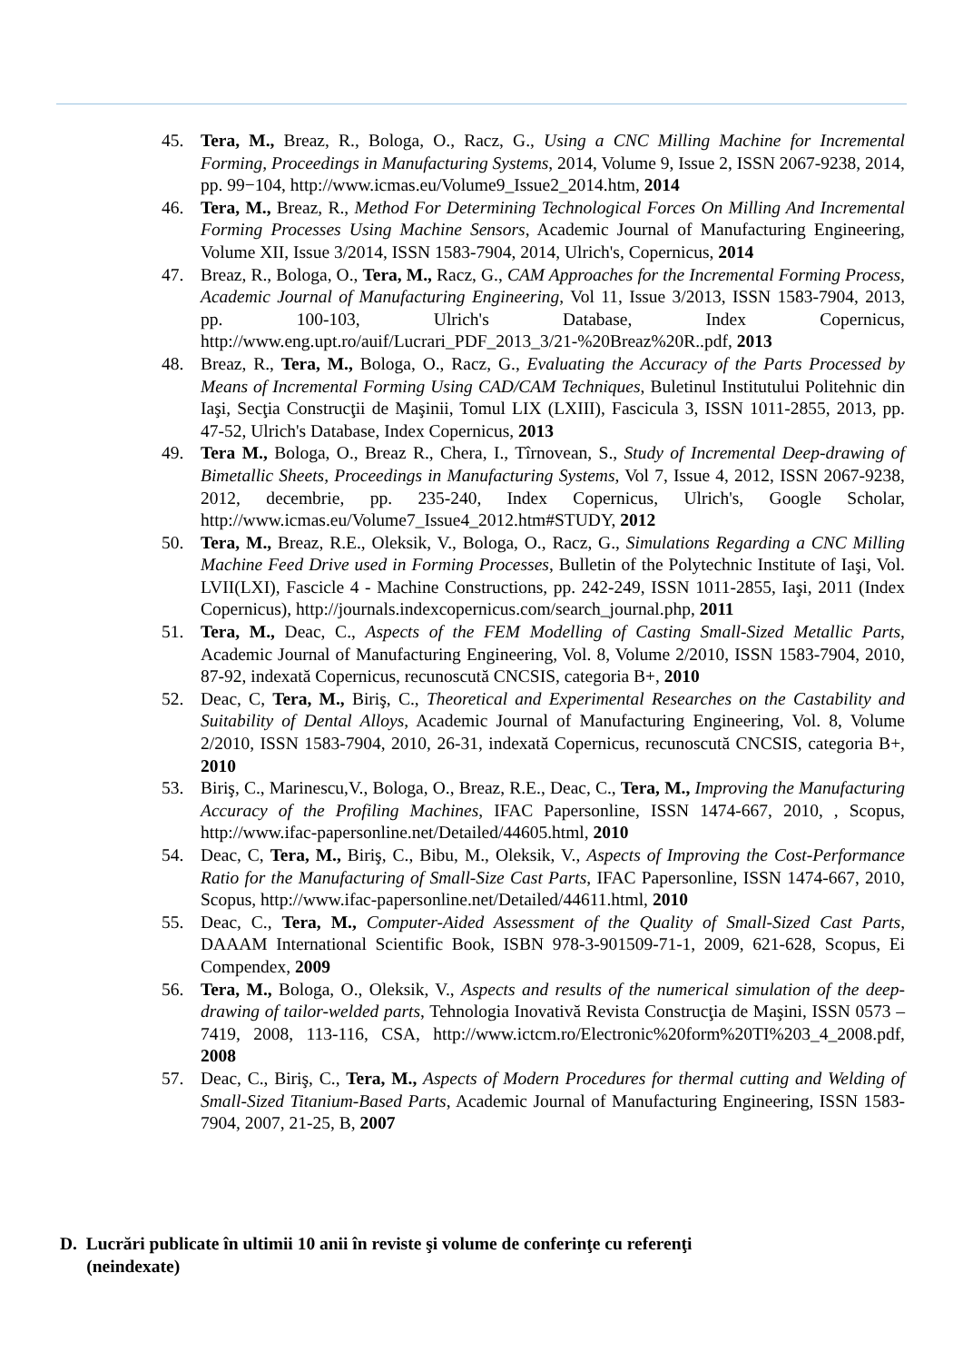45. Tera, M., Breaz, R., Bologa, O., Racz, G., Using a CNC Milling Machine for Incremental Forming, Proceedings in Manufacturing Systems, 2014, Volume 9, Issue 2, ISSN 2067-9238, 2014, pp. 99−104, http://www.icmas.eu/Volume9_Issue2_2014.htm, 2014
46. Tera, M., Breaz, R., Method For Determining Technological Forces On Milling And Incremental Forming Processes Using Machine Sensors, Academic Journal of Manufacturing Engineering, Volume XII, Issue 3/2014, ISSN 1583-7904, 2014, Ulrich's, Copernicus, 2014
47. Breaz, R., Bologa, O., Tera, M., Racz, G., CAM Approaches for the Incremental Forming Process, Academic Journal of Manufacturing Engineering, Vol 11, Issue 3/2013, ISSN 1583-7904, 2013, pp. 100-103, Ulrich's Database, Index Copernicus, http://www.eng.upt.ro/auif/Lucrari_PDF_2013_3/21-%20Breaz%20R..pdf, 2013
48. Breaz, R., Tera, M., Bologa, O., Racz, G., Evaluating the Accuracy of the Parts Processed by Means of Incremental Forming Using CAD/CAM Techniques, Buletinul Institutului Politehnic din Iaşi, Secţia Construcţii de Maşinii, Tomul LIX (LXIII), Fascicula 3, ISSN 1011-2855, 2013, pp. 47-52, Ulrich's Database, Index Copernicus, 2013
49. Tera M., Bologa, O., Breaz R., Chera, I., Tîrnovean, S., Study of Incremental Deep-drawing of Bimetallic Sheets, Proceedings in Manufacturing Systems, Vol 7, Issue 4, 2012, ISSN 2067-9238, 2012, decembrie, pp. 235-240, Index Copernicus, Ulrich's, Google Scholar, http://www.icmas.eu/Volume7_Issue4_2012.htm#STUDY, 2012
50. Tera, M., Breaz, R.E., Oleksik, V., Bologa, O., Racz, G., Simulations Regarding a CNC Milling Machine Feed Drive used in Forming Processes, Bulletin of the Polytechnic Institute of Iaşi, Vol. LVII(LXI), Fascicle 4 - Machine Constructions, pp. 242-249, ISSN 1011-2855, Iaşi, 2011 (Index Copernicus), http://journals.indexcopernicus.com/search_journal.php, 2011
51. Tera, M., Deac, C., Aspects of the FEM Modelling of Casting Small-Sized Metallic Parts, Academic Journal of Manufacturing Engineering, Vol. 8, Volume 2/2010, ISSN 1583-7904, 2010, 87-92, indexată Copernicus, recunoscută CNCSIS, categoria B+, 2010
52. Deac, C, Tera, M., Biriş, C., Theoretical and Experimental Researches on the Castability and Suitability of Dental Alloys, Academic Journal of Manufacturing Engineering, Vol. 8, Volume 2/2010, ISSN 1583-7904, 2010, 26-31, indexată Copernicus, recunoscută CNCSIS, categoria B+, 2010
53. Biriş, C., Marinescu,V., Bologa, O., Breaz, R.E., Deac, C., Tera, M., Improving the Manufacturing Accuracy of the Profiling Machines, IFAC Papersonline, ISSN 1474-667, 2010, , Scopus, http://www.ifac-papersonline.net/Detailed/44605.html, 2010
54. Deac, C, Tera, M., Biriş, C., Bibu, M., Oleksik, V., Aspects of Improving the Cost-Performance Ratio for the Manufacturing of Small-Size Cast Parts, IFAC Papersonline, ISSN 1474-667, 2010, Scopus, http://www.ifac-papersonline.net/Detailed/44611.html, 2010
55. Deac, C., Tera, M., Computer-Aided Assessment of the Quality of Small-Sized Cast Parts, DAAAM International Scientific Book, ISBN 978-3-901509-71-1, 2009, 621-628, Scopus, Ei Compendex, 2009
56. Tera, M., Bologa, O., Oleksik, V., Aspects and results of the numerical simulation of the deep-drawing of tailor-welded parts, Tehnologia Inovativă Revista Construcţia de Maşini, ISSN 0573 – 7419, 2008, 113-116, CSA, http://www.ictcm.ro/Electronic%20form%20TI%203_4_2008.pdf, 2008
57. Deac, C., Biriş, C., Tera, M., Aspects of Modern Procedures for thermal cutting and Welding of Small-Sized Titanium-Based Parts, Academic Journal of Manufacturing Engineering, ISSN 1583-7904, 2007, 21-25, B, 2007
D. Lucrări publicate în ultimii 10 anii în reviste şi volume de conferinţe cu referenţi
(neindexate)